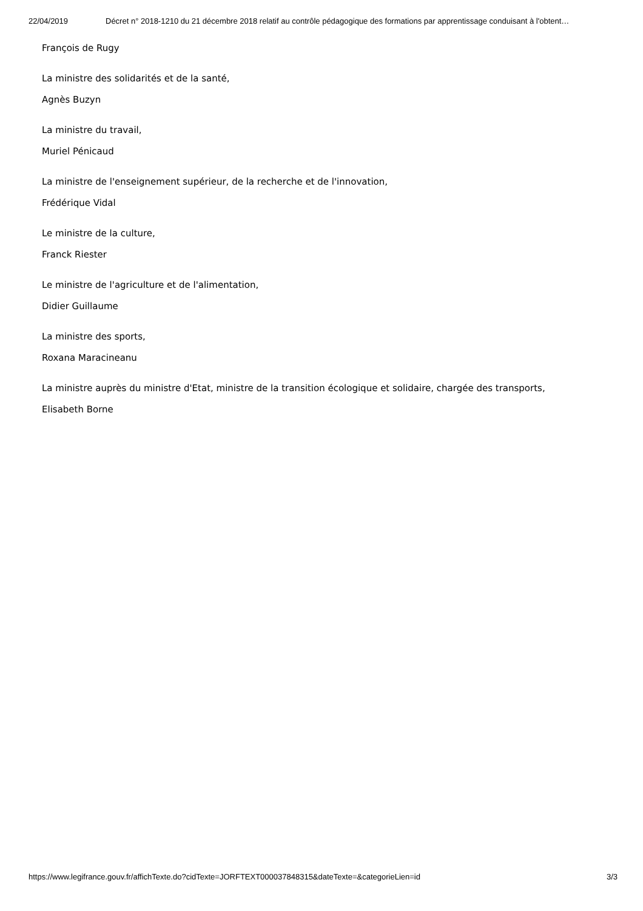22/04/2019 Décret n° 2018-1210 du 21 décembre 2018 relatif au contrôle pédagogique des formations par apprentissage conduisant à l'obtent…
François de Rugy
La ministre des solidarités et de la santé,
Agnès Buzyn
La ministre du travail,
Muriel Pénicaud
La ministre de l'enseignement supérieur, de la recherche et de l'innovation,
Frédérique Vidal
Le ministre de la culture,
Franck Riester
Le ministre de l'agriculture et de l'alimentation,
Didier Guillaume
La ministre des sports,
Roxana Maracineanu
La ministre auprès du ministre d'Etat, ministre de la transition écologique et solidaire, chargée des transports,
Elisabeth Borne
https://www.legifrance.gouv.fr/affichTexte.do?cidTexte=JORFTEXT000037848315&dateTexte=&categorieLien=id 3/3